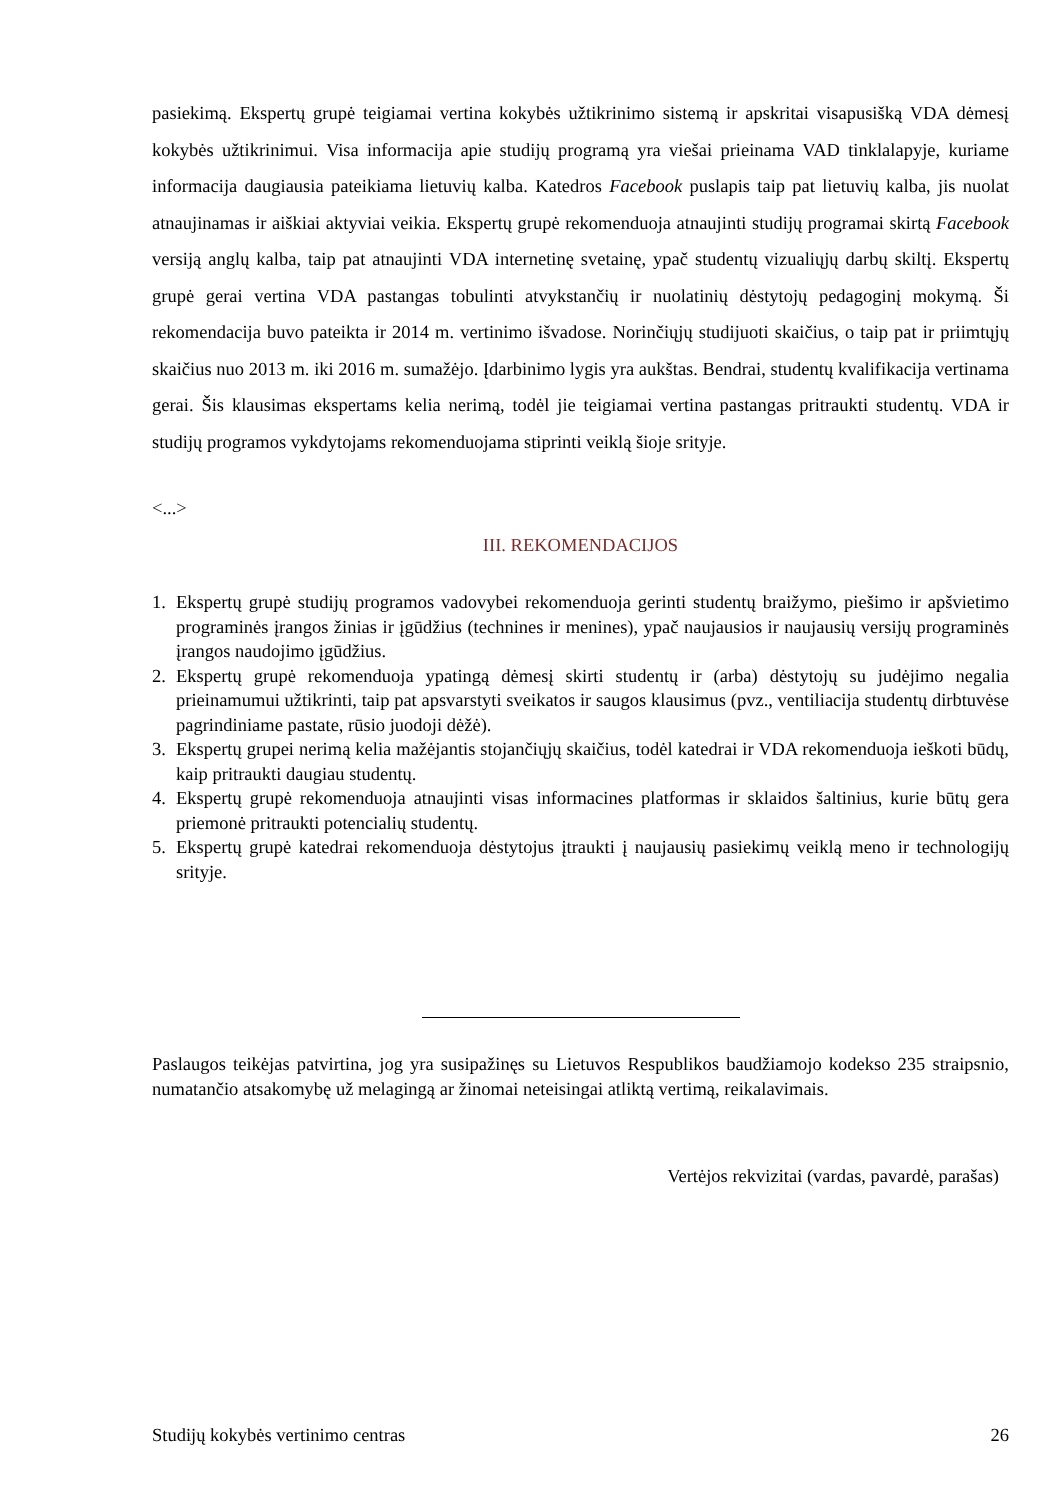pasiekimą. Ekspertų grupė teigiamai vertina kokybės užtikrinimo sistemą ir apskritai visapusišką VDA dėmesį kokybės užtikrinimui. Visa informacija apie studijų programą yra viešai prieinama VAD tinklalapyje, kuriame informacija daugiausia pateikiama lietuvių kalba. Katedros Facebook puslapis taip pat lietuvių kalba, jis nuolat atnaujinamas ir aiškiai aktyviai veikia. Ekspertų grupė rekomenduoja atnaujinti studijų programai skirtą Facebook versiją anglų kalba, taip pat atnaujinti VDA internetinę svetainę, ypač studentų vizualiųjų darbų skiltį. Ekspertų grupė gerai vertina VDA pastangas tobulinti atvykstančių ir nuolatinių dėstytojų pedagoginį mokymą. Ši rekomendacija buvo pateikta ir 2014 m. vertinimo išvadose. Norinčiųjų studijuoti skaičius, o taip pat ir priimtųjų skaičius nuo 2013 m. iki 2016 m. sumažėjo. Įdarbinimo lygis yra aukštas. Bendrai, studentų kvalifikacija vertinama gerai. Šis klausimas ekspertams kelia nerimą, todėl jie teigiamai vertina pastangas pritraukti studentų. VDA ir studijų programos vykdytojams rekomenduojama stiprinti veiklą šioje srityje.
<...>
III. REKOMENDACIJOS
1. Ekspertų grupė studijų programos vadovybei rekomenduoja gerinti studentų braižymo, piešimo ir apšvietimo programinės įrangos žinias ir įgūdžius (technines ir menines), ypač naujausios ir naujausių versijų programinės įrangos naudojimo įgūdžius.
2. Ekspertų grupė rekomenduoja ypatingą dėmesį skirti studentų ir (arba) dėstytojų su judėjimo negalia prieinamumui užtikrinti, taip pat apsvarstyti sveikatos ir saugos klausimus (pvz., ventiliacija studentų dirbtuvėse pagrindiniame pastate, rūsio juodoji dėžė).
3. Ekspertų grupei nerimą kelia mažėjantis stojančiųjų skaičius, todėl katedrai ir VDA rekomenduoja ieškoti būdų, kaip pritraukti daugiau studentų.
4. Ekspertų grupė rekomenduoja atnaujinti visas informacines platformas ir sklaidos šaltinius, kurie būtų gera priemonė pritraukti potencialių studentų.
5. Ekspertų grupė katedrai rekomenduoja dėstytojus įtraukti į naujausių pasiekimų veiklą meno ir technologijų srityje.
Paslaugos teikėjas patvirtina, jog yra susipažinęs su Lietuvos Respublikos baudžiamojo kodekso 235 straipsnio, numatančio atsakomybę už melagingą ar žinomai neteisingai atliktą vertimą, reikalavimais.
Vertėjos rekvizitai (vardas, pavardė, parašas)
Studijų kokybės vertinimo centras 26